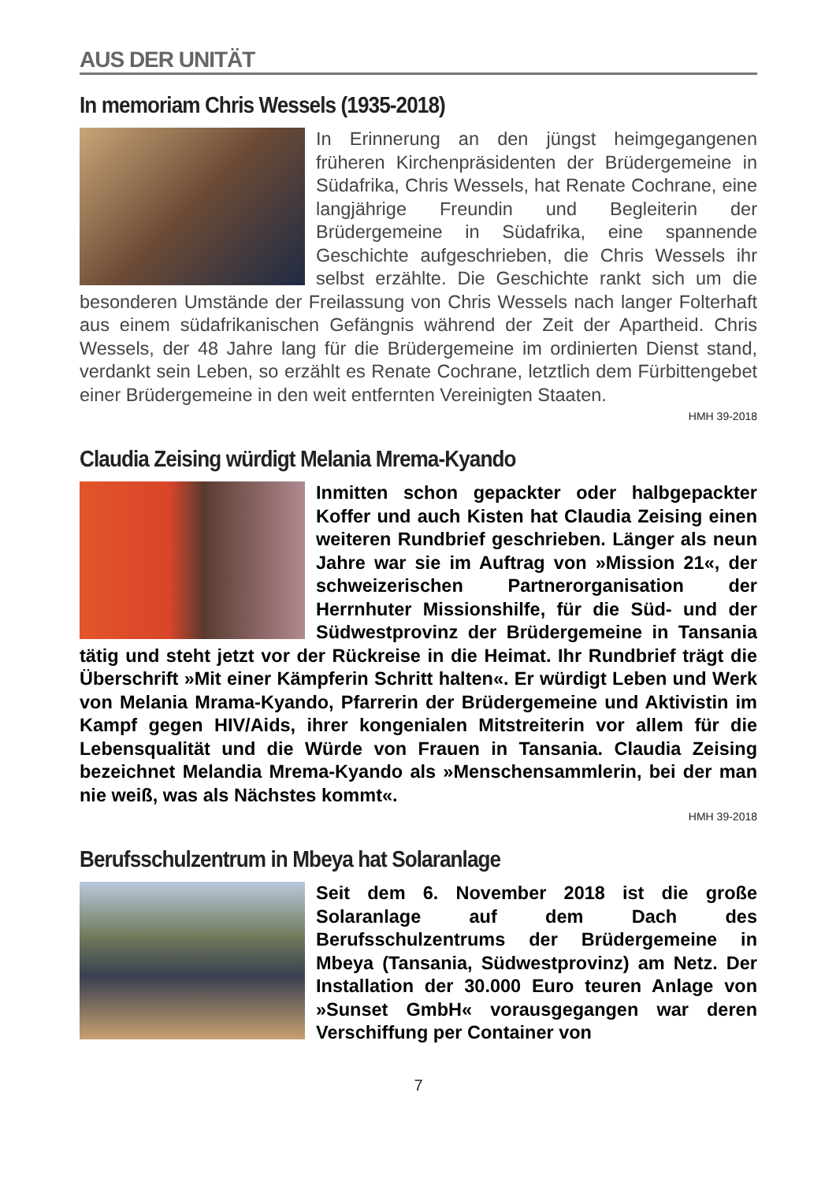AUS DER UNITÄT
In memoriam Chris Wessels (1935-2018)
In Erinnerung an den jüngst heimgegangenen früheren Kirchenpräsidenten der Brüdergemeine in Südafrika, Chris Wessels, hat Renate Cochrane, eine langjährige Freundin und Begleiterin der Brüdergemeine in Südafrika, eine spannende Geschichte aufgeschrieben, die Chris Wessels ihr selbst erzählte. Die Geschichte rankt sich um die besonderen Umstände der Freilassung von Chris Wessels nach langer Folterhaft aus einem südafrikanischen Gefängnis während der Zeit der Apartheid. Chris Wessels, der 48 Jahre lang für die Brüdergemeine im ordinierten Dienst stand, verdankt sein Leben, so erzählt es Renate Cochrane, letztlich dem Fürbittengebet einer Brüdergemeine in den weit entfernten Vereinigten Staaten.
HMH 39-2018
Claudia Zeising würdigt Melania Mrema-Kyando
Inmitten schon gepackter oder halbgepackter Koffer und auch Kisten hat Claudia Zeising einen weiteren Rundbrief geschrieben. Länger als neun Jahre war sie im Auftrag von »Mission 21«, der schweizerischen Partnerorganisation der Herrnhuter Missionshilfe, für die Süd- und der Südwestprovinz der Brüdergemeine in Tansania tätig und steht jetzt vor der Rückreise in die Heimat. Ihr Rundbrief trägt die Überschrift »Mit einer Kämpferin Schritt halten«. Er würdigt Leben und Werk von Melania Mrama-Kyando, Pfarrerin der Brüdergemeine und Aktivistin im Kampf gegen HIV/Aids, ihrer kongenialen Mitstreiterin vor allem für die Lebensqualität und die Würde von Frauen in Tansania. Claudia Zeising bezeichnet Melandia Mrema-Kyando als »Menschensammlerin, bei der man nie weiß, was als Nächstes kommt«.
HMH 39-2018
Berufsschulzentrum in Mbeya hat Solaranlage
Seit dem 6. November 2018 ist die große Solaranlage auf dem Dach des Berufsschulzentrums der Brüdergemeine in Mbeya (Tansania, Südwestprovinz) am Netz. Der Installation der 30.000 Euro teuren Anlage von »Sunset GmbH« vorausgegangen war deren Verschiffung per Container von
7